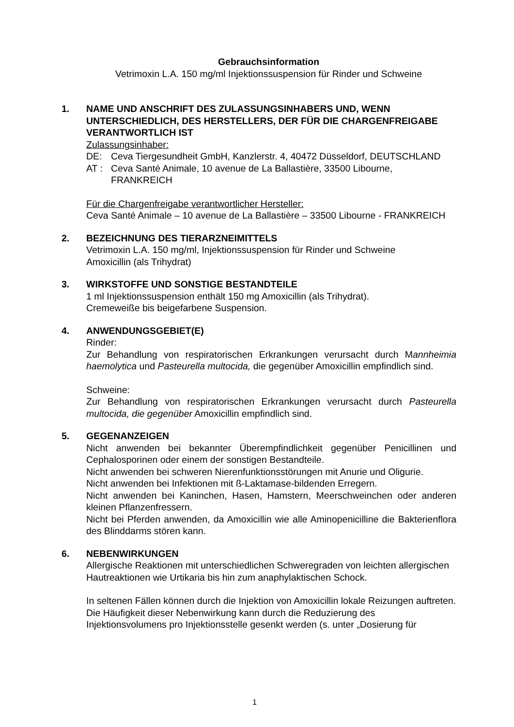Gebrauchsinformation
Vetrimoxin L.A. 150 mg/ml Injektionssuspension für Rinder und Schweine
1. NAME UND ANSCHRIFT DES ZULASSUNGSINHABERS UND, WENN UNTERSCHIEDLICH, DES HERSTELLERS, DER FÜR DIE CHARGENFREIGABE VERANTWORTLICH IST
Zulassungsinhaber:
DE: Ceva Tiergesundheit GmbH, Kanzlerstr. 4, 40472 Düsseldorf, DEUTSCHLAND
AT : Ceva Santé Animale, 10 avenue de La Ballastière, 33500 Libourne, FRANKREICH
Für die Chargenfreigabe verantwortlicher Hersteller:
Ceva Santé Animale – 10 avenue de La Ballastière – 33500 Libourne - FRANKREICH
2. BEZEICHNUNG DES TIERARZNEIMITTELS
Vetrimoxin L.A. 150 mg/ml, Injektionssuspension für Rinder und Schweine
Amoxicillin (als Trihydrat)
3. WIRKSTOFFE UND SONSTIGE BESTANDTEILE
1 ml Injektionssuspension enthält 150 mg Amoxicillin (als Trihydrat).
Cremeweiße bis beigefarbene Suspension.
4. ANWENDUNGSGEBIET(E)
Rinder:
Zur Behandlung von respiratorischen Erkrankungen verursacht durch Mannheimia haemolytica und Pasteurella multocida, die gegenüber Amoxicillin empfindlich sind.
Schweine:
Zur Behandlung von respiratorischen Erkrankungen verursacht durch Pasteurella multocida, die gegenüber Amoxicillin empfindlich sind.
5. GEGENANZEIGEN
Nicht anwenden bei bekannter Überempfindlichkeit gegenüber Penicillinen und Cephalosporinen oder einem der sonstigen Bestandteile.
Nicht anwenden bei schweren Nierenfunktionsstörungen mit Anurie und Oligurie.
Nicht anwenden bei Infektionen mit ß-Laktamase-bildenden Erregern.
Nicht anwenden bei Kaninchen, Hasen, Hamstern, Meerschweinchen oder anderen kleinen Pflanzenfressern.
Nicht bei Pferden anwenden, da Amoxicillin wie alle Aminopenicilline die Bakterienflora des Blinddarms stören kann.
6. NEBENWIRKUNGEN
Allergische Reaktionen mit unterschiedlichen Schweregraden von leichten allergischen Hautreaktionen wie Urtikaria bis hin zum anaphylaktischen Schock.
In seltenen Fällen können durch die Injektion von Amoxicillin lokale Reizungen auftreten. Die Häufigkeit dieser Nebenwirkung kann durch die Reduzierung des Injektionsvolumens pro Injektionsstelle gesenkt werden (s. unter „Dosierung für
1